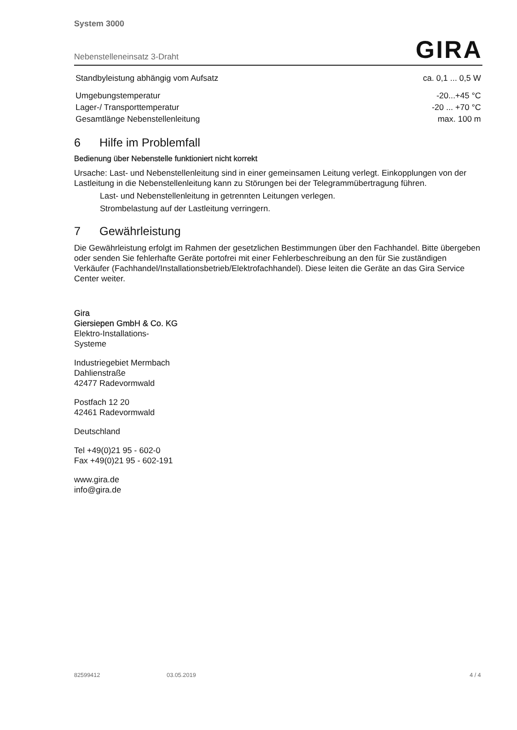System 3000
Nebenstelleneinsatz 3-Draht GIRA
| Standbyleistung abhängig vom Aufsatz | ca. 0,1 ... 0,5 W |
| Umgebungstemperatur | -20...+45 °C |
| Lager-/ Transporttemperatur | -20 ... +70 °C |
| Gesamtlänge Nebenstellenleitung | max. 100 m |
6 Hilfe im Problemfall
Bedienung über Nebenstelle funktioniert nicht korrekt
Ursache: Last- und Nebenstellenleitung sind in einer gemeinsamen Leitung verlegt. Einkopplungen von der Lastleitung in die Nebenstellenleitung kann zu Störungen bei der Telegrammübertragung führen.
Last- und Nebenstellenleitung in getrennten Leitungen verlegen.
Strombelastung auf der Lastleitung verringern.
7 Gewährleistung
Die Gewährleistung erfolgt im Rahmen der gesetzlichen Bestimmungen über den Fachhandel. Bitte übergeben oder senden Sie fehlerhafte Geräte portofrei mit einer Fehlerbeschreibung an den für Sie zuständigen Verkäufer (Fachhandel/Installationsbetrieb/Elektrofachhandel). Diese leiten die Geräte an das Gira Service Center weiter.
Gira
Giersiepen GmbH & Co. KG
Elektro-Installations-
Systeme
Industriegebiet Mermbach
Dahlienstraße
42477 Radevormwald
Postfach 12 20
42461 Radevormwald
Deutschland
Tel +49(0)21 95 - 602-0
Fax +49(0)21 95 - 602-191
www.gira.de
info@gira.de
82599412 03.05.2019 4 / 4